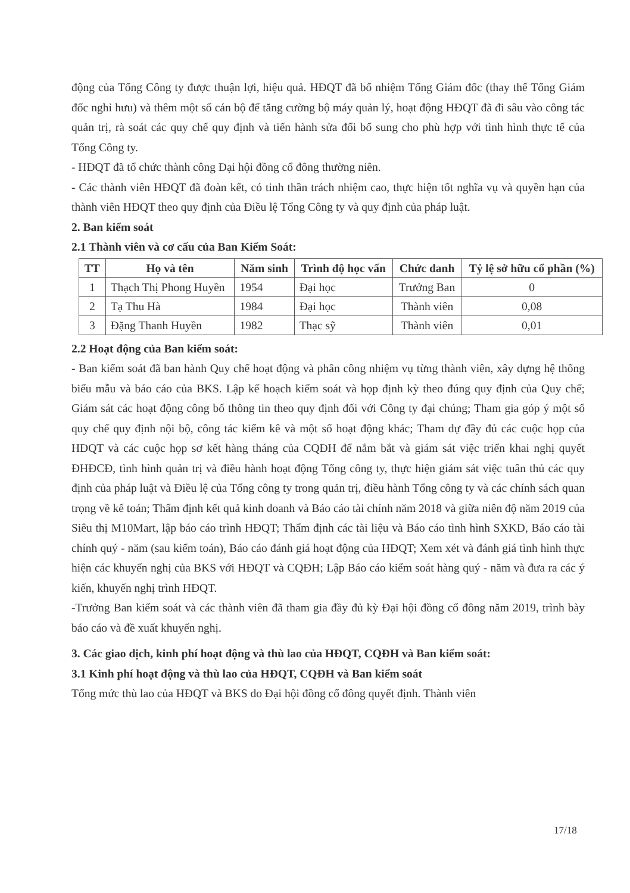động của Tổng Công ty được thuận lợi, hiệu quả. HĐQT đã bổ nhiệm Tổng Giám đốc (thay thế Tổng Giám đốc nghỉ hưu) và thêm một số cán bộ để tăng cường bộ máy quản lý, hoạt động HĐQT đã đi sâu vào công tác quản trị, rà soát các quy chế quy định và tiến hành sửa đổi bổ sung cho phù hợp với tình hình thực tế của Tổng Công ty.
- HĐQT đã tổ chức thành công Đại hội đồng cổ đông thường niên.
- Các thành viên HĐQT đã đoàn kết, có tinh thần trách nhiệm cao, thực hiện tốt nghĩa vụ và quyền hạn của thành viên HĐQT theo quy định của Điều lệ Tổng Công ty và quy định của pháp luật.
2. Ban kiểm soát
2.1 Thành viên và cơ cấu của Ban Kiểm Soát:
| TT | Họ và tên | Năm sinh | Trình độ học vấn | Chức danh | Tỷ lệ sở hữu cổ phần (%) |
| --- | --- | --- | --- | --- | --- |
| 1 | Thạch Thị Phong Huyền | 1954 | Đại học | Trưởng Ban | 0 |
| 2 | Tạ Thu Hà | 1984 | Đại học | Thành viên | 0,08 |
| 3 | Đặng Thanh Huyền | 1982 | Thạc sỹ | Thành viên | 0,01 |
2.2 Hoạt động của Ban kiểm soát:
- Ban kiểm soát đã ban hành Quy chế hoạt động và phân công nhiệm vụ từng thành viên, xây dựng hệ thống biểu mẫu và báo cáo của BKS. Lập kế hoạch kiểm soát và họp định kỳ theo đúng quy định của Quy chế; Giám sát các hoạt động công bố thông tin theo quy định đối với Công ty đại chúng; Tham gia góp ý một số quy chế quy định nội bộ, công tác kiểm kê và một số hoạt động khác; Tham dự đầy đủ các cuộc họp của HĐQT và các cuộc họp sơ kết hàng tháng của CQĐH để nắm bắt và giám sát việc triển khai nghị quyết ĐHĐCĐ, tình hình quản trị và điều hành hoạt động Tổng công ty, thực hiện giám sát việc tuân thủ các quy định của pháp luật và Điều lệ của Tổng công ty trong quản trị, điều hành Tổng công ty và các chính sách quan trọng về kế toán; Thẩm định kết quả kinh doanh và Báo cáo tài chính năm 2018 và giữa niên độ năm 2019 của Siêu thị M10Mart, lập báo cáo trình HĐQT; Thẩm định các tài liệu và Báo cáo tình hình SXKD, Báo cáo tài chính quý - năm (sau kiểm toán), Báo cáo đánh giá hoạt động của HĐQT; Xem xét và đánh giá tình hình thực hiện các khuyến nghị của BKS với HĐQT và CQĐH; Lập Báo cáo kiểm soát hàng quý - năm và đưa ra các ý kiến, khuyến nghị trình HĐQT.
-Trưởng Ban kiểm soát và các thành viên đã tham gia đầy đủ kỳ Đại hội đồng cổ đông năm 2019, trình bày báo cáo và đề xuất khuyến nghị.
3. Các giao dịch, kinh phí hoạt động và thù lao của HĐQT, CQĐH và Ban kiểm soát:
3.1 Kinh phí hoạt động và thù lao của HĐQT, CQĐH và Ban kiểm soát
Tổng mức thù lao của HĐQT và BKS do Đại hội đồng cổ đông quyết định. Thành viên
17/18